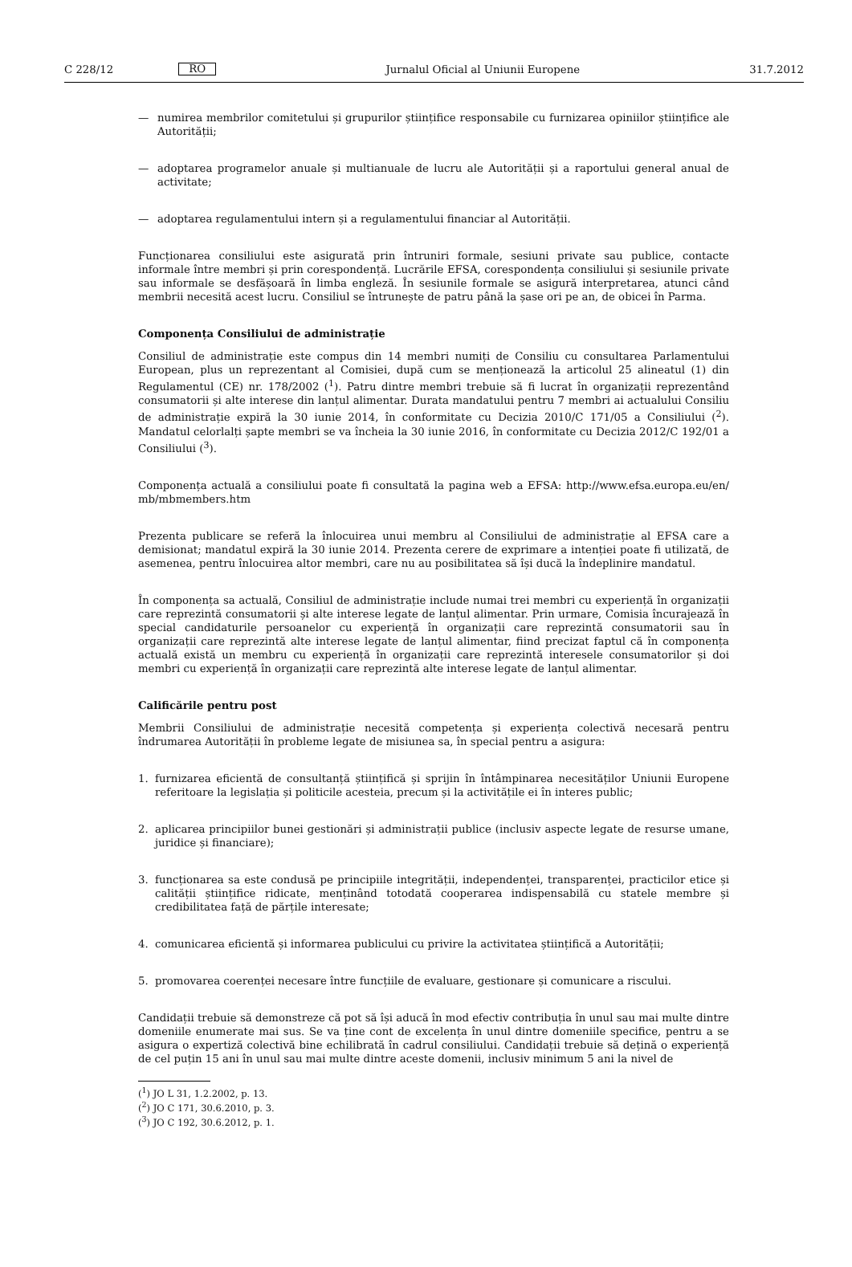C 228/12 RO Jurnalul Oficial al Uniunii Europene 31.7.2012
— numirea membrilor comitetului și grupurilor științifice responsabile cu furnizarea opiniilor științifice ale Autorității;
— adoptarea programelor anuale și multianuale de lucru ale Autorității și a raportului general anual de activitate;
— adoptarea regulamentului intern și a regulamentului financiar al Autorității.
Funcționarea consiliului este asigurată prin întruniri formale, sesiuni private sau publice, contacte informale între membri și prin corespondență. Lucrările EFSA, corespondența consiliului și sesiunile private sau informale se desfășoară în limba engleză. În sesiunile formale se asigură interpretarea, atunci când membrii necesită acest lucru. Consiliul se întrunește de patru până la șase ori pe an, de obicei în Parma.
Componența Consiliului de administrație
Consiliul de administrație este compus din 14 membri numiți de Consiliu cu consultarea Parlamentului European, plus un reprezentant al Comisiei, după cum se menționează la articolul 25 alineatul (1) din Regulamentul (CE) nr. 178/2002 (<sup>1</sup>). Patru dintre membri trebuie să fi lucrat în organizații reprezentând consumatorii și alte interese din lanțul alimentar. Durata mandatului pentru 7 membri ai actualului Consiliu de administrație expiră la 30 iunie 2014, în conformitate cu Decizia 2010/C 171/05 a Consiliului (<sup>2</sup>). Mandatul celorlalți șapte membri se va încheia la 30 iunie 2016, în conformitate cu Decizia 2012/C 192/01 a Consiliului (<sup>3</sup>).
Componența actuală a consiliului poate fi consultată la pagina web a EFSA: http://www.efsa.europa.eu/en/ mb/mbmembers.htm
Prezenta publicare se referă la înlocuirea unui membru al Consiliului de administrație al EFSA care a demisionat; mandatul expiră la 30 iunie 2014. Prezenta cerere de exprimare a intenției poate fi utilizată, de asemenea, pentru înlocuirea altor membri, care nu au posibilitatea să își ducă la îndeplinire mandatul.
În componența sa actuală, Consiliul de administrație include numai trei membri cu experiență în organizații care reprezintă consumatorii și alte interese legate de lanțul alimentar. Prin urmare, Comisia încurajează în special candidaturile persoanelor cu experiență în organizații care reprezintă consumatorii sau în organizații care reprezintă alte interese legate de lanțul alimentar, fiind precizat faptul că în componența actuală există un membru cu experiență în organizații care reprezintă interesele consumatorilor și doi membri cu experiență în organizații care reprezintă alte interese legate de lanțul alimentar.
Calificările pentru post
Membrii Consiliului de administrație necesită competența și experiența colectivă necesară pentru îndrumarea Autorității în probleme legate de misiunea sa, în special pentru a asigura:
1. furnizarea eficientă de consultanță științifică și sprijin în întâmpinarea necesităților Uniunii Europene referitoare la legislația și politicile acesteia, precum și la activitățile ei în interes public;
2. aplicarea principiilor bunei gestionări și administrații publice (inclusiv aspecte legate de resurse umane, juridice și financiare);
3. funcționarea sa este condusă pe principiile integrității, independenței, transparenței, practicilor etice și calității științifice ridicate, menținând totodată cooperarea indispensabilă cu statele membre și credibilitatea față de părțile interesate;
4. comunicarea eficientă și informarea publicului cu privire la activitatea științifică a Autorității;
5. promovarea coerenței necesare între funcțiile de evaluare, gestionare și comunicare a riscului.
Candidații trebuie să demonstreze că pot să își aducă în mod efectiv contribuția în unul sau mai multe dintre domeniile enumerate mai sus. Se va ține cont de excelența în unul dintre domeniile specifice, pentru a se asigura o expertiză colectivă bine echilibrată în cadrul consiliului. Candidații trebuie să dețină o experiență de cel puțin 15 ani în unul sau mai multe dintre aceste domenii, inclusiv minimum 5 ani la nivel de
(<sup>1</sup>) JO L 31, 1.2.2002, p. 13.
(<sup>2</sup>) JO C 171, 30.6.2010, p. 3.
(<sup>3</sup>) JO C 192, 30.6.2012, p. 1.